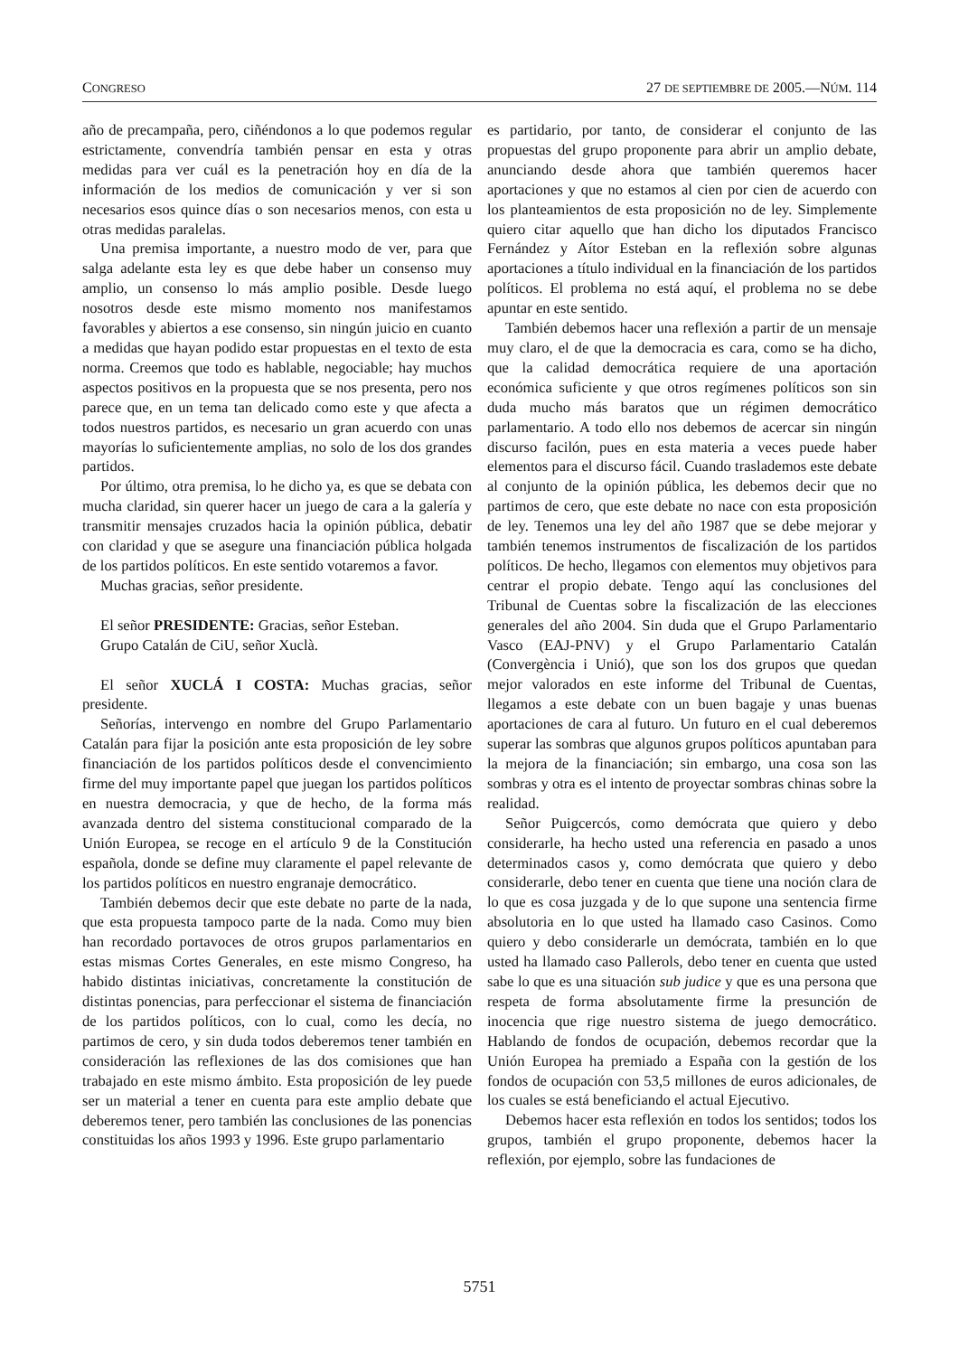CONGRESO 27 DE SEPTIEMBRE DE 2005.—NÚM. 114
año de precampaña, pero, ciñéndonos a lo que podemos regular estrictamente, convendría también pensar en esta y otras medidas para ver cuál es la penetración hoy en día de la información de los medios de comunicación y ver si son necesarios esos quince días o son necesarios menos, con esta u otras medidas paralelas.
Una premisa importante, a nuestro modo de ver, para que salga adelante esta ley es que debe haber un consenso muy amplio, un consenso lo más amplio posible. Desde luego nosotros desde este mismo momento nos manifestamos favorables y abiertos a ese consenso, sin ningún juicio en cuanto a medidas que hayan podido estar propuestas en el texto de esta norma. Creemos que todo es hablable, negociable; hay muchos aspectos positivos en la propuesta que se nos presenta, pero nos parece que, en un tema tan delicado como este y que afecta a todos nuestros partidos, es necesario un gran acuerdo con unas mayorías lo suficientemente amplias, no solo de los dos grandes partidos.
Por último, otra premisa, lo he dicho ya, es que se debata con mucha claridad, sin querer hacer un juego de cara a la galería y transmitir mensajes cruzados hacia la opinión pública, debatir con claridad y que se asegure una financiación pública holgada de los partidos políticos. En este sentido votaremos a favor.
Muchas gracias, señor presidente.
El señor PRESIDENTE: Gracias, señor Esteban.
Grupo Catalán de CiU, señor Xuclà.
El señor XUCLÁ I COSTA: Muchas gracias, señor presidente.
Señorías, intervengo en nombre del Grupo Parlamentario Catalán para fijar la posición ante esta proposición de ley sobre financiación de los partidos políticos desde el convencimiento firme del muy importante papel que juegan los partidos políticos en nuestra democracia, y que de hecho, de la forma más avanzada dentro del sistema constitucional comparado de la Unión Europea, se recoge en el artículo 9 de la Constitución española, donde se define muy claramente el papel relevante de los partidos políticos en nuestro engranaje democrático.
También debemos decir que este debate no parte de la nada, que esta propuesta tampoco parte de la nada. Como muy bien han recordado portavoces de otros grupos parlamentarios en estas mismas Cortes Generales, en este mismo Congreso, ha habido distintas iniciativas, concretamente la constitución de distintas ponencias, para perfeccionar el sistema de financiación de los partidos políticos, con lo cual, como les decía, no partimos de cero, y sin duda todos deberemos tener también en consideración las reflexiones de las dos comisiones que han trabajado en este mismo ámbito. Esta proposición de ley puede ser un material a tener en cuenta para este amplio debate que deberemos tener, pero también las conclusiones de las ponencias constituidas los años 1993 y 1996. Este grupo parlamentario
es partidario, por tanto, de considerar el conjunto de las propuestas del grupo proponente para abrir un amplio debate, anunciando desde ahora que también queremos hacer aportaciones y que no estamos al cien por cien de acuerdo con los planteamientos de esta proposición no de ley. Simplemente quiero citar aquello que han dicho los diputados Francisco Fernández y Aítor Esteban en la reflexión sobre algunas aportaciones a título individual en la financiación de los partidos políticos. El problema no está aquí, el problema no se debe apuntar en este sentido.
También debemos hacer una reflexión a partir de un mensaje muy claro, el de que la democracia es cara, como se ha dicho, que la calidad democrática requiere de una aportación económica suficiente y que otros regímenes políticos son sin duda mucho más baratos que un régimen democrático parlamentario. A todo ello nos debemos de acercar sin ningún discurso facilón, pues en esta materia a veces puede haber elementos para el discurso fácil. Cuando traslademos este debate al conjunto de la opinión pública, les debemos decir que no partimos de cero, que este debate no nace con esta proposición de ley. Tenemos una ley del año 1987 que se debe mejorar y también tenemos instrumentos de fiscalización de los partidos políticos. De hecho, llegamos con elementos muy objetivos para centrar el propio debate. Tengo aquí las conclusiones del Tribunal de Cuentas sobre la fiscalización de las elecciones generales del año 2004. Sin duda que el Grupo Parlamentario Vasco (EAJ-PNV) y el Grupo Parlamentario Catalán (Convergència i Unió), que son los dos grupos que quedan mejor valorados en este informe del Tribunal de Cuentas, llegamos a este debate con un buen bagaje y unas buenas aportaciones de cara al futuro. Un futuro en el cual deberemos superar las sombras que algunos grupos políticos apuntaban para la mejora de la financiación; sin embargo, una cosa son las sombras y otra es el intento de proyectar sombras chinas sobre la realidad.
Señor Puigcercós, como demócrata que quiero y debo considerarle, ha hecho usted una referencia en pasado a unos determinados casos y, como demócrata que quiero y debo considerarle, debo tener en cuenta que tiene una noción clara de lo que es cosa juzgada y de lo que supone una sentencia firme absolutoria en lo que usted ha llamado caso Casinos. Como quiero y debo considerarle un demócrata, también en lo que usted ha llamado caso Pallerols, debo tener en cuenta que usted sabe lo que es una situación sub judice y que es una persona que respeta de forma absolutamente firme la presunción de inocencia que rige nuestro sistema de juego democrático. Hablando de fondos de ocupación, debemos recordar que la Unión Europea ha premiado a España con la gestión de los fondos de ocupación con 53,5 millones de euros adicionales, de los cuales se está beneficiando el actual Ejecutivo.
Debemos hacer esta reflexión en todos los sentidos; todos los grupos, también el grupo proponente, debemos hacer la reflexión, por ejemplo, sobre las fundaciones de
5751